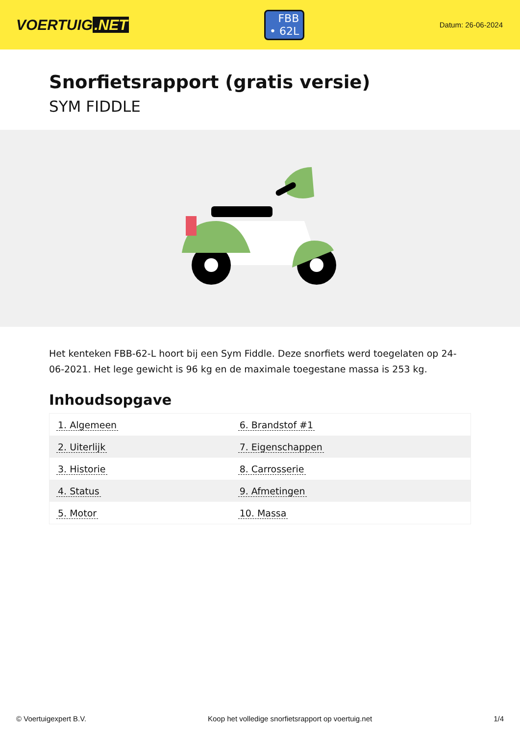VOERTUIG.NET
FBB
• 62L
Datum: 26-06-2024
Snorfietsrapport (gratis versie)
SYM FIDDLE
Het kenteken FBB-62-L hoort bij een Sym Fiddle. Deze snorfiets werd toegelaten op 24-06-2021. Het lege gewicht is 96 kg en de maximale toegestane massa is 253 kg.
Inhoudsopgave
| 1. Algemeen | 6. Brandstof #1 |
| 2. Uiterlijk | 7. Eigenschappen |
| 3. Historie | 8. Carrosserie |
| 4. Status | 9. Afmetingen |
| 5. Motor | 10. Massa |
© Voertuigexpert B.V. Koop het volledige snorfietsrapport op voertuig.net 1/4